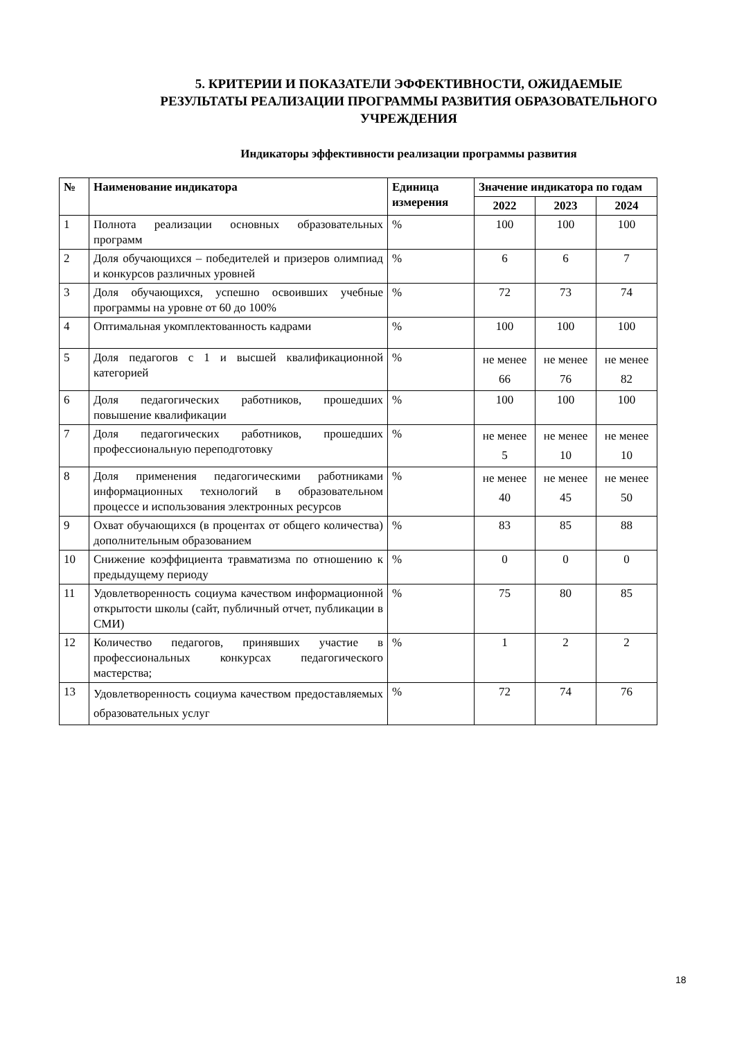5. КРИТЕРИИ И ПОКАЗАТЕЛИ ЭФФЕКТИВНОСТИ, ОЖИДАЕМЫЕ РЕЗУЛЬТАТЫ РЕАЛИЗАЦИИ ПРОГРАММЫ РАЗВИТИЯ ОБРАЗОВАТЕЛЬНОГО УЧРЕЖДЕНИЯ
Индикаторы эффективности реализации программы развития
| № | Наименование индикатора | Единица измерения | Значение индикатора по годам | | |
| --- | --- | --- | --- | --- | --- |
| | | | 2022 | 2023 | 2024 |
| 1 | Полнота реализации основных образовательных программ | % | 100 | 100 | 100 |
| 2 | Доля обучающихся – победителей и призеров олимпиад и конкурсов различных уровней | % | 6 | 6 | 7 |
| 3 | Доля обучающихся, успешно освоивших учебные программы на уровне от 60 до 100% | % | 72 | 73 | 74 |
| 4 | Оптимальная укомплектованность кадрами | % | 100 | 100 | 100 |
| 5 | Доля педагогов с 1 и высшей квалификационной категорией | % | не менее 66 | не менее 76 | не менее 82 |
| 6 | Доля педагогических работников, прошедших повышение квалификации | % | 100 | 100 | 100 |
| 7 | Доля педагогических работников, прошедших профессиональную переподготовку | % | не менее 5 | не менее 10 | не менее 10 |
| 8 | Доля применения педагогическими работниками информационных технологий в образовательном процессе и использования электронных ресурсов | % | не менее 40 | не менее 45 | не менее 50 |
| 9 | Охват обучающихся (в процентах от общего количества) дополнительным образованием | % | 83 | 85 | 88 |
| 10 | Снижение коэффициента травматизма по отношению к предыдущему периоду | % | 0 | 0 | 0 |
| 11 | Удовлетворенность социума качеством информационной открытости школы (сайт, публичный отчет, публикации в СМИ) | % | 75 | 80 | 85 |
| 12 | Количество педагогов, принявших участие в профессиональных конкурсах педагогического мастерства; | % | 1 | 2 | 2 |
| 13 | Удовлетворенность социума качеством предоставляемых образовательных услуг | % | 72 | 74 | 76 |
18